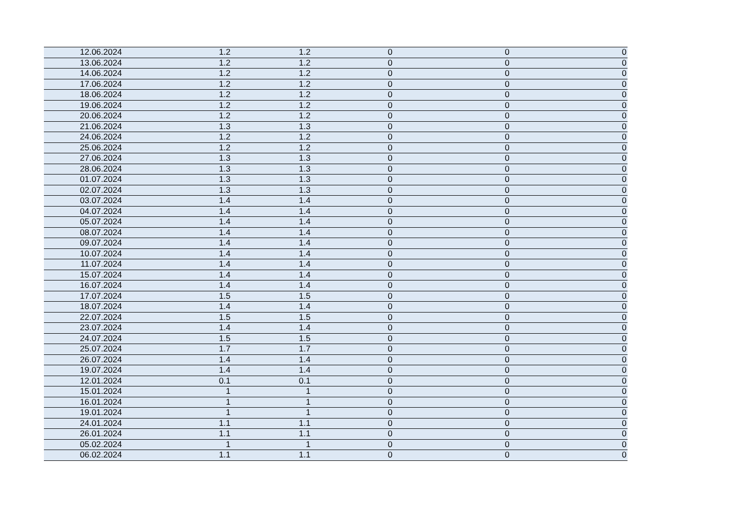| 12.06.2024 | 1.2 | 1.2 | 0 | 0 | 0 |
| 13.06.2024 | 1.2 | 1.2 | 0 | 0 | 0 |
| 14.06.2024 | 1.2 | 1.2 | 0 | 0 | 0 |
| 17.06.2024 | 1.2 | 1.2 | 0 | 0 | 0 |
| 18.06.2024 | 1.2 | 1.2 | 0 | 0 | 0 |
| 19.06.2024 | 1.2 | 1.2 | 0 | 0 | 0 |
| 20.06.2024 | 1.2 | 1.2 | 0 | 0 | 0 |
| 21.06.2024 | 1.3 | 1.3 | 0 | 0 | 0 |
| 24.06.2024 | 1.2 | 1.2 | 0 | 0 | 0 |
| 25.06.2024 | 1.2 | 1.2 | 0 | 0 | 0 |
| 27.06.2024 | 1.3 | 1.3 | 0 | 0 | 0 |
| 28.06.2024 | 1.3 | 1.3 | 0 | 0 | 0 |
| 01.07.2024 | 1.3 | 1.3 | 0 | 0 | 0 |
| 02.07.2024 | 1.3 | 1.3 | 0 | 0 | 0 |
| 03.07.2024 | 1.4 | 1.4 | 0 | 0 | 0 |
| 04.07.2024 | 1.4 | 1.4 | 0 | 0 | 0 |
| 05.07.2024 | 1.4 | 1.4 | 0 | 0 | 0 |
| 08.07.2024 | 1.4 | 1.4 | 0 | 0 | 0 |
| 09.07.2024 | 1.4 | 1.4 | 0 | 0 | 0 |
| 10.07.2024 | 1.4 | 1.4 | 0 | 0 | 0 |
| 11.07.2024 | 1.4 | 1.4 | 0 | 0 | 0 |
| 15.07.2024 | 1.4 | 1.4 | 0 | 0 | 0 |
| 16.07.2024 | 1.4 | 1.4 | 0 | 0 | 0 |
| 17.07.2024 | 1.5 | 1.5 | 0 | 0 | 0 |
| 18.07.2024 | 1.4 | 1.4 | 0 | 0 | 0 |
| 22.07.2024 | 1.5 | 1.5 | 0 | 0 | 0 |
| 23.07.2024 | 1.4 | 1.4 | 0 | 0 | 0 |
| 24.07.2024 | 1.5 | 1.5 | 0 | 0 | 0 |
| 25.07.2024 | 1.7 | 1.7 | 0 | 0 | 0 |
| 26.07.2024 | 1.4 | 1.4 | 0 | 0 | 0 |
| 19.07.2024 | 1.4 | 1.4 | 0 | 0 | 0 |
| 12.01.2024 | 0.1 | 0.1 | 0 | 0 | 0 |
| 15.01.2024 | 1 | 1 | 0 | 0 | 0 |
| 16.01.2024 | 1 | 1 | 0 | 0 | 0 |
| 19.01.2024 | 1 | 1 | 0 | 0 | 0 |
| 24.01.2024 | 1.1 | 1.1 | 0 | 0 | 0 |
| 26.01.2024 | 1.1 | 1.1 | 0 | 0 | 0 |
| 05.02.2024 | 1 | 1 | 0 | 0 | 0 |
| 06.02.2024 | 1.1 | 1.1 | 0 | 0 | 0 |